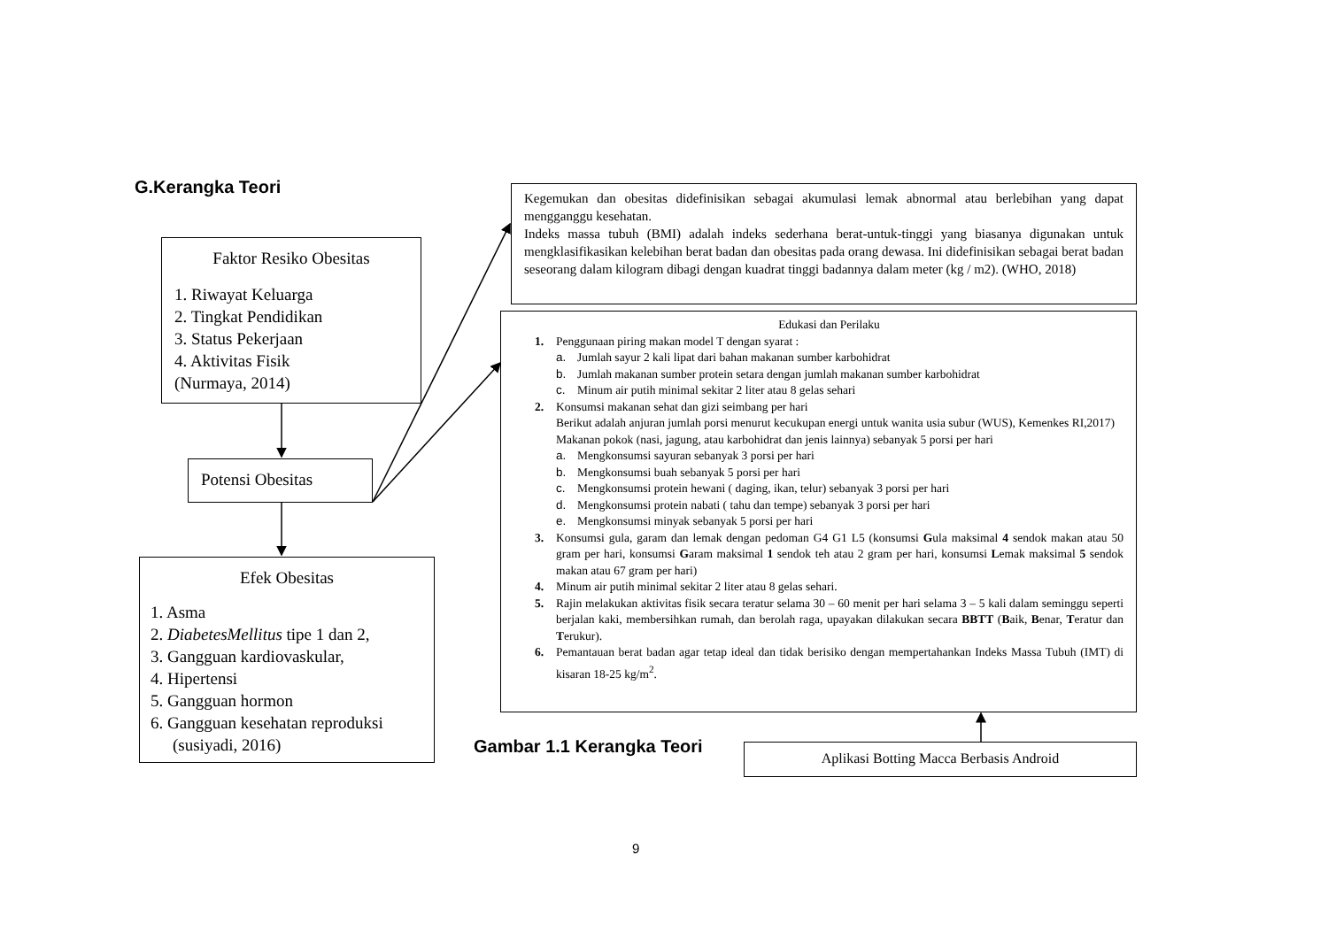G.Kerangka Teori
Faktor Resiko Obesitas
1. Riwayat Keluarga
2. Tingkat Pendidikan
3. Status Pekerjaan
4. Aktivitas Fisik
(Nurmaya, 2014)
Potensi Obesitas
Efek Obesitas
1. Asma
2. DiabetesMellitus tipe 1 dan 2,
3. Gangguan kardiovaskular,
4. Hipertensi
5. Gangguan hormon
6. Gangguan kesehatan reproduksi
(susiyadi, 2016)
Kegemukan dan obesitas didefinisikan sebagai akumulasi lemak abnormal atau berlebihan yang dapat mengganggu kesehatan.
Indeks massa tubuh (BMI) adalah indeks sederhana berat-untuk-tinggi yang biasanya digunakan untuk mengklasifikasikan kelebihan berat badan dan obesitas pada orang dewasa. Ini didefinisikan sebagai berat badan seseorang dalam kilogram dibagi dengan kuadrat tinggi badannya dalam meter (kg / m2). (WHO, 2018)
Edukasi dan Perilaku
1. Penggunaan piring makan model T dengan syarat :
a. Jumlah sayur 2 kali lipat dari bahan makanan sumber karbohidrat
b. Jumlah makanan sumber protein setara dengan jumlah makanan sumber karbohidrat
c. Minum air putih minimal sekitar 2 liter atau 8 gelas sehari
2. Konsumsi makanan sehat dan gizi seimbang per hari
Berikut adalah anjuran jumlah porsi menurut kecukupan energi untuk wanita usia subur (WUS), Kemenkes RI,2017)
Makanan pokok (nasi, jagung, atau karbohidrat dan jenis lainnya) sebanyak 5 porsi per hari
a. Mengkonsumsi sayuran sebanyak 3 porsi per hari
b. Mengkonsumsi buah sebanyak 5 porsi per hari
c. Mengkonsumsi protein hewani ( daging, ikan, telur) sebanyak 3 porsi per hari
d. Mengkonsumsi protein nabati ( tahu dan tempe) sebanyak 3 porsi per hari
e. Mengkonsumsi minyak sebanyak 5 porsi per hari
3. Konsumsi gula, garam dan lemak dengan pedoman G4 G1 L5 (konsumsi Gula maksimal 4 sendok makan atau 50 gram per hari, konsumsi Garam maksimal 1 sendok teh atau 2 gram per hari, konsumsi Lemak maksimal 5 sendok makan atau 67 gram per hari)
4. Minum air putih minimal sekitar 2 liter atau 8 gelas sehari.
5. Rajin melakukan aktivitas fisik secara teratur selama 30 – 60 menit per hari selama 3 – 5 kali dalam seminggu seperti berjalan kaki, membersihkan rumah, dan berolah raga, upayakan dilakukan secara BBTT (Baik, Benar, Teratur dan Terukur).
6. Pemantauan berat badan agar tetap ideal dan tidak berisiko dengan mempertahankan Indeks Massa Tubuh (IMT) di kisaran 18-25 kg/m<sup>2</sup>.
Gambar 1.1 Kerangka Teori Aplikasi Botting Macca Berbasis Android
9